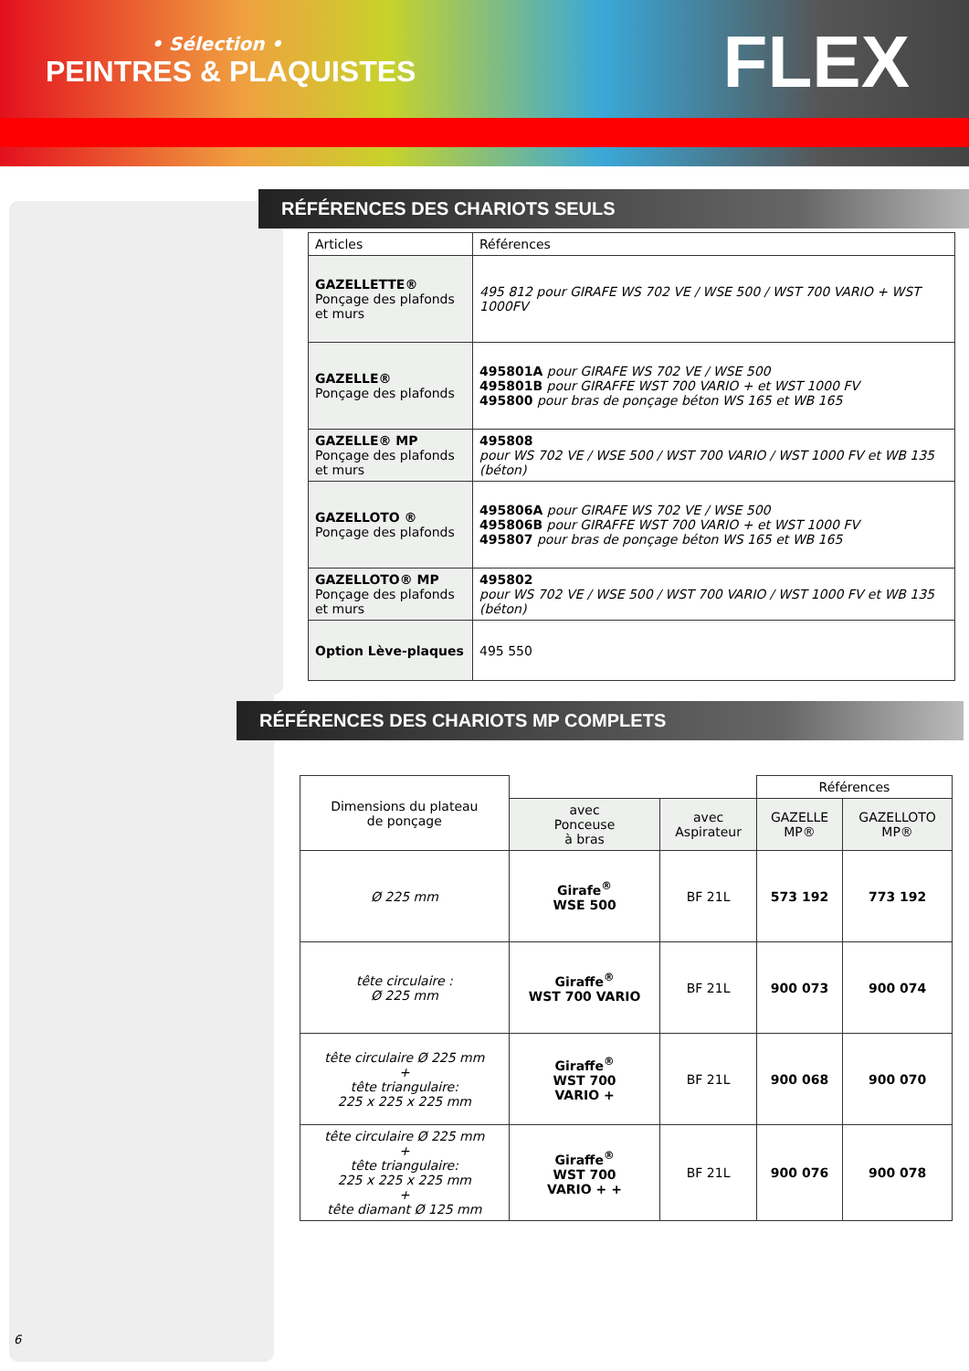• Sélection •
PEINTRES & PLAQUISTES FLEX
RÉFÉRENCES DES CHARIOTS SEULS
| Articles | Références |
| GAZELLETTE® Ponçage des plafonds et murs | 495 812 pour GIRAFE WS 702 VE / WSE 500 / WST 700 VARIO + WST 1000FV |
| GAZELLE® Ponçage des plafonds | 495801A pour GIRAFE WS 702 VE / WSE 500 495801B pour GIRAFFE WST 700 VARIO + et WST 1000 FV 495800 pour bras de ponçage béton WS 165 et WB 165 |
| GAZELLE® MP Ponçage des plafonds et murs | 495808 pour WS 702 VE / WSE 500 / WST 700 VARIO / WST 1000 FV et WB 135 (béton) |
| GAZELLOTO ® Ponçage des plafonds | 495806A pour GIRAFE WS 702 VE / WSE 500 495806B pour GIRAFFE WST 700 VARIO + et WST 1000 FV 495807 pour bras de ponçage béton WS 165 et WB 165 |
| GAZELLOTO® MP Ponçage des plafonds et murs | 495802 pour WS 702 VE / WSE 500 / WST 700 VARIO / WST 1000 FV et WB 135 (béton) |
| Option Lève-plaques | 495 550 |
RÉFÉRENCES DES CHARIOTS MP COMPLETS
| Dimensions du plateau de ponçage | | | Références | |
| | avec Ponceuse à bras | avec Aspirateur | GAZELLE MP® | GAZELLOTO MP® |
| Ø 225 mm | Girafe<sup>®</sup> WSE 500 | BF 21L | 573 192 | 773 192 |
| tête circulaire : Ø 225 mm | Giraffe<sup>®</sup> WST 700 VARIO | BF 21L | 900 073 | 900 074 |
| tête circulaire Ø 225 mm + tête triangulaire: 225 x 225 x 225 mm | Giraffe<sup>®</sup> WST 700 VARIO + | BF 21L | 900 068 | 900 070 |
| tête circulaire Ø 225 mm + tête triangulaire: 225 x 225 x 225 mm + tête diamant Ø 125 mm | Giraffe<sup>®</sup> WST 700 VARIO + + | BF 21L | 900 076 | 900 078 |
6